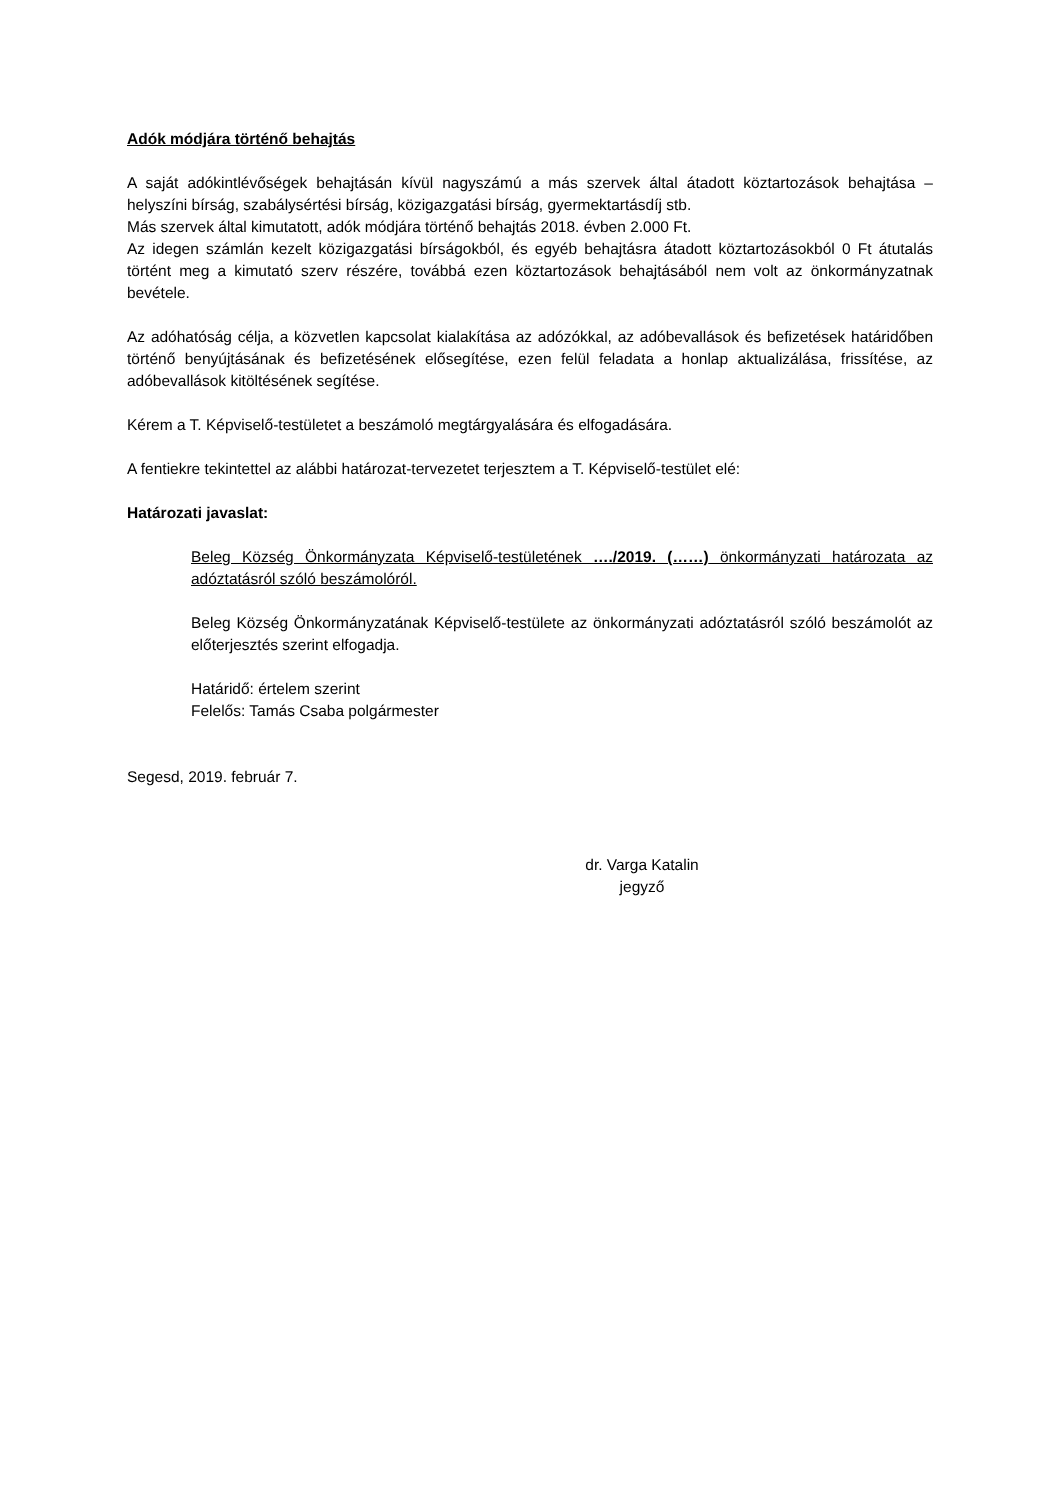Adók módjára történő behajtás
A saját adókintlévőségek behajtásán kívül nagyszámú a más szervek által átadott köztartozások behajtása – helyszíni bírság, szabálysértési bírság, közigazgatási bírság, gyermektartásdíj stb.
Más szervek által kimutatott, adók módjára történő behajtás 2018. évben 2.000 Ft.
Az idegen számlán kezelt közigazgatási bírságokból, és egyéb behajtásra átadott köztartozásokból 0 Ft átutalás történt meg a kimutató szerv részére, továbbá ezen köztartozások behajtásából nem volt az önkormányzatnak bevétele.
Az adóhatóság célja, a közvetlen kapcsolat kialakítása az adózókkal, az adóbevallások és befizetések határidőben történő benyújtásának és befizetésének elősegítése, ezen felül feladata a honlap aktualizálása, frissítése, az adóbevallások kitöltésének segítése.
Kérem a T. Képviselő-testületet a beszámoló megtárgyalására és elfogadására.
A fentiekre tekintettel az alábbi határozat-tervezetet terjesztem a T. Képviselő-testület elé:
Határozati javaslat:
Beleg Község Önkormányzata Képviselő-testületének …./2019. (……) önkormányzati határozata az adóztatásról szóló beszámolóról.
Beleg Község Önkormányzatának Képviselő-testülete az önkormányzati adóztatásról szóló beszámolót az előterjesztés szerint elfogadja.
Határidő: értelem szerint
Felelős: Tamás Csaba polgármester
Segesd, 2019. február 7.
dr. Varga Katalin
jegyző